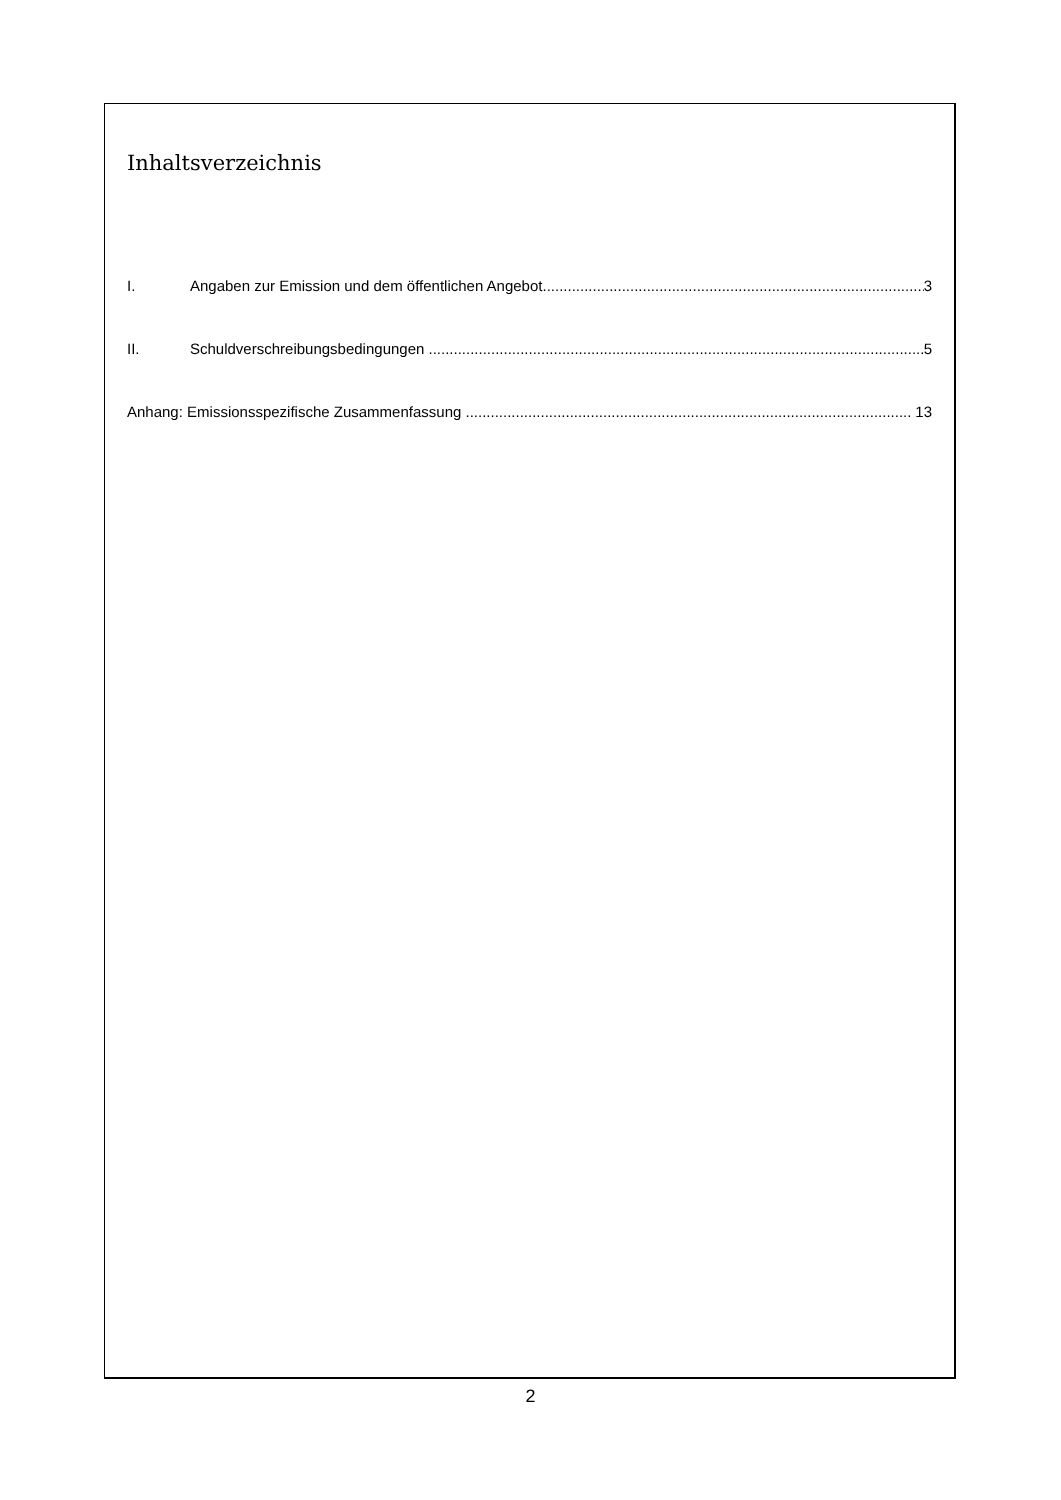Inhaltsverzeichnis
I. Angaben zur Emission und dem öffentlichen Angebot 3
II. Schuldverschreibungsbedingungen 5
Anhang: Emissionsspezifische Zusammenfassung 13
2